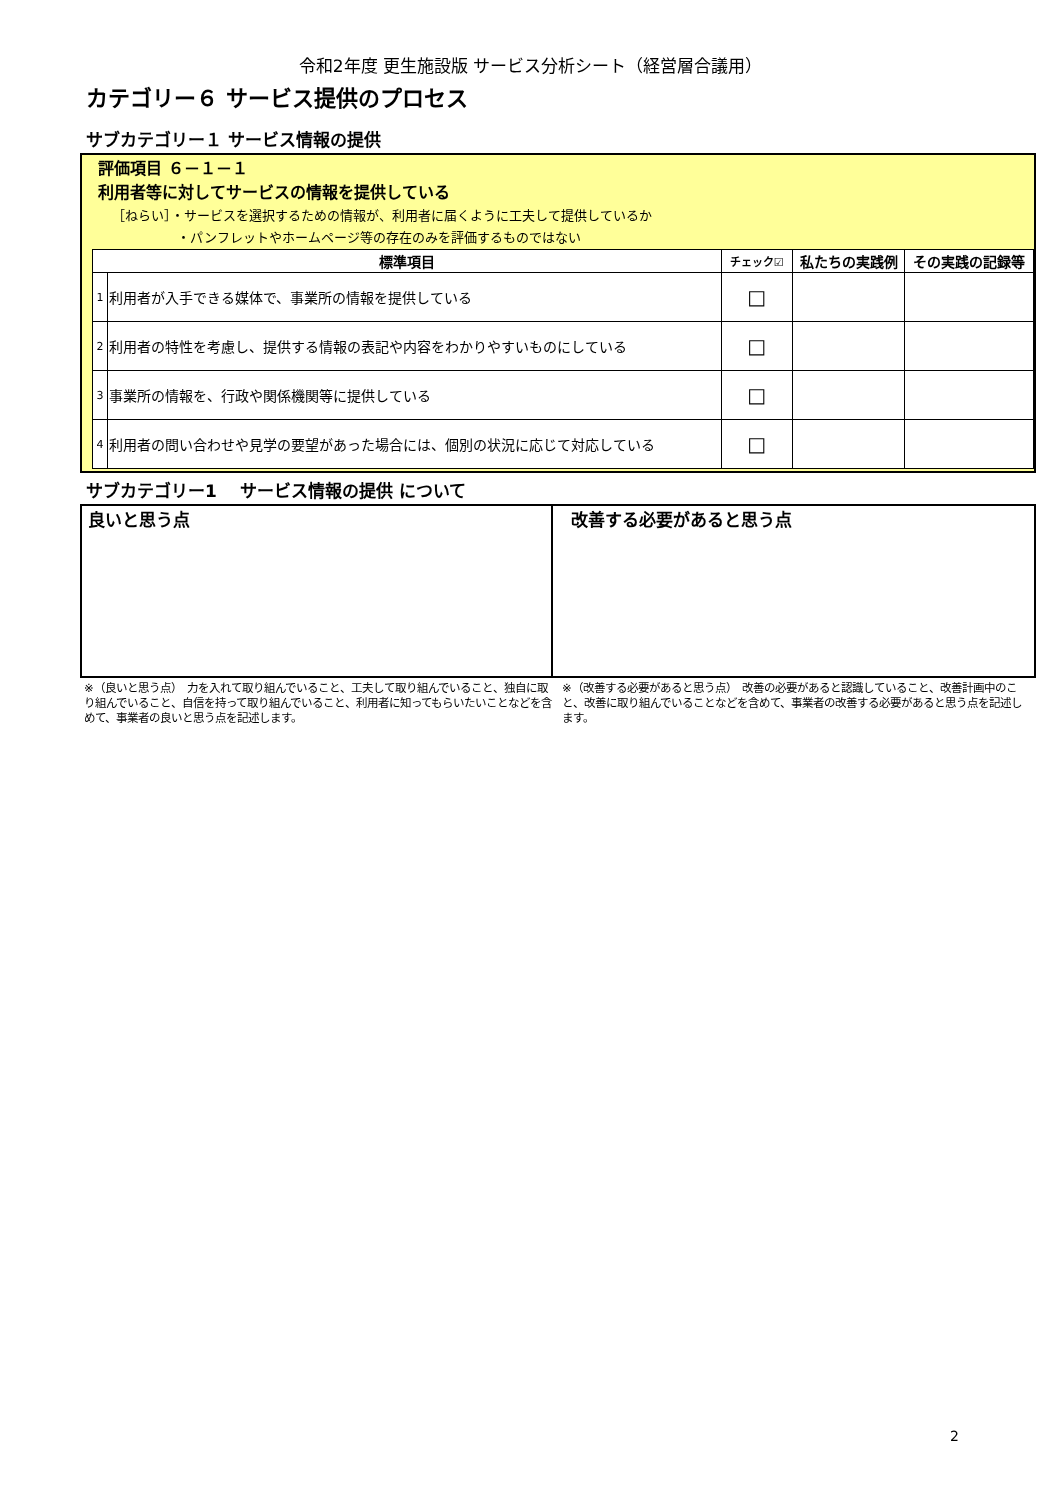令和2年度 更生施設版 サービス分析シート（経営層合議用）
カテゴリー６ サービス提供のプロセス
サブカテゴリー１ サービス情報の提供
評価項目 ６－１－１
利用者等に対してサービスの情報を提供している
［ねらい］・サービスを選択するための情報が、利用者に届くように工夫して提供しているか
　　　　　・パンフレットやホームページ等の存在のみを評価するものではない
| 標準項目 | | チェック☑ | 私たちの実践例 | その実践の記録等 |
| --- | --- | --- | --- | --- |
| 1 | 利用者が入手できる媒体で、事業所の情報を提供している | □ | | |
| 2 | 利用者の特性を考慮し、提供する情報の表記や内容をわかりやすいものにしている | □ | | |
| 3 | 事業所の情報を、行政や関係機関等に提供している | □ | | |
| 4 | 利用者の問い合わせや見学の要望があった場合には、個別の状況に応じて対応している | □ | | |
サブカテゴリー1　 サービス情報の提供 について
良いと思う点 改善する必要があると思う点
※（良いと思う点）　力を入れて取り組んでいること、工夫して取り組んでいること、独自に取り組んでいること、自信を持って取り組んでいること、利用者に知ってもらいたいことなどを含めて、事業者の良いと思う点を記述します。
※（改善する必要があると思う点）　改善の必要があると認識していること、改善計画中のこと、改善に取り組んでいることなどを含めて、事業者の改善する必要があると思う点を記述します。
2